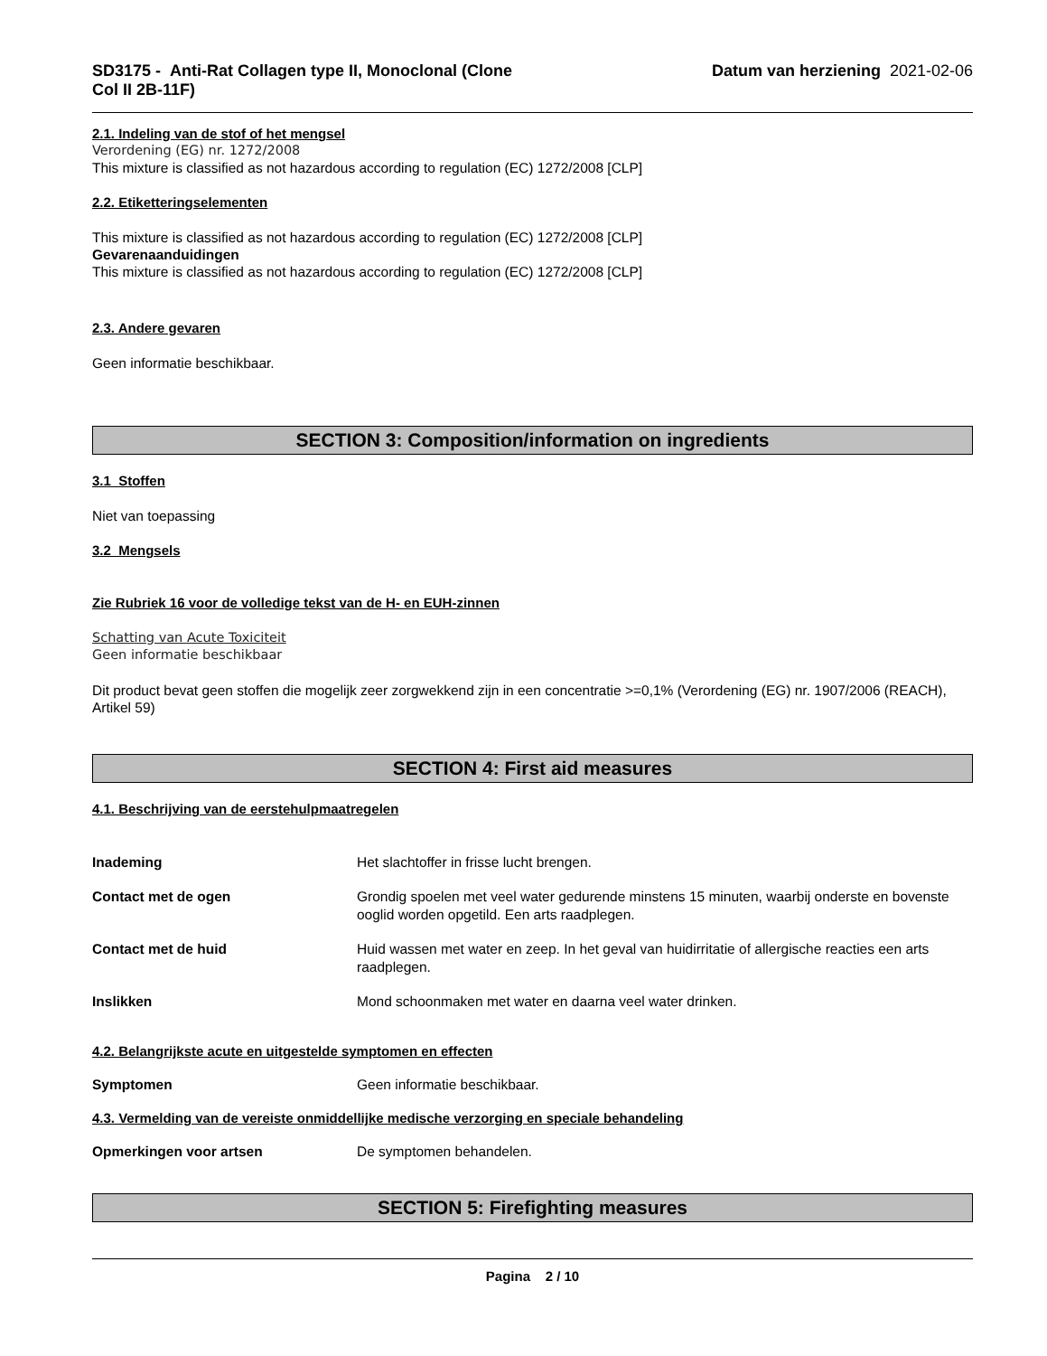SD3175 - Anti-Rat Collagen type II, Monoclonal (Clone
Col II 2B-11F)
Datum van herziening 2021-02-06
2.1. Indeling van de stof of het mengsel
Verordening (EG) nr. 1272/2008
This mixture is classified as not hazardous according to regulation (EC) 1272/2008 [CLP]
2.2. Etiketteringselementen
This mixture is classified as not hazardous according to regulation (EC) 1272/2008 [CLP]
Gevarenaanduidingen
This mixture is classified as not hazardous according to regulation (EC) 1272/2008 [CLP]
2.3. Andere gevaren
Geen informatie beschikbaar.
SECTION 3: Composition/information on ingredients
3.1 Stoffen
Niet van toepassing
3.2 Mengsels
Zie Rubriek 16 voor de volledige tekst van de H- en EUH-zinnen
Schatting van Acute Toxiciteit
Geen informatie beschikbaar
Dit product bevat geen stoffen die mogelijk zeer zorgwekkend zijn in een concentratie >=0,1% (Verordening (EG) nr. 1907/2006 (REACH), Artikel 59)
SECTION 4: First aid measures
4.1. Beschrijving van de eerstehulpmaatregelen
Inademing Het slachtoffer in frisse lucht brengen.
Contact met de ogen Grondig spoelen met veel water gedurende minstens 15 minuten, waarbij onderste en bovenste ooglid worden opgetild. Een arts raadplegen.
Contact met de huid Huid wassen met water en zeep. In het geval van huidirritatie of allergische reacties een arts raadplegen.
Inslikken Mond schoonmaken met water en daarna veel water drinken.
4.2. Belangrijkste acute en uitgestelde symptomen en effecten
Symptomen Geen informatie beschikbaar.
4.3. Vermelding van de vereiste onmiddellijke medische verzorging en speciale behandeling
Opmerkingen voor artsen De symptomen behandelen.
SECTION 5: Firefighting measures
Pagina 2 / 10